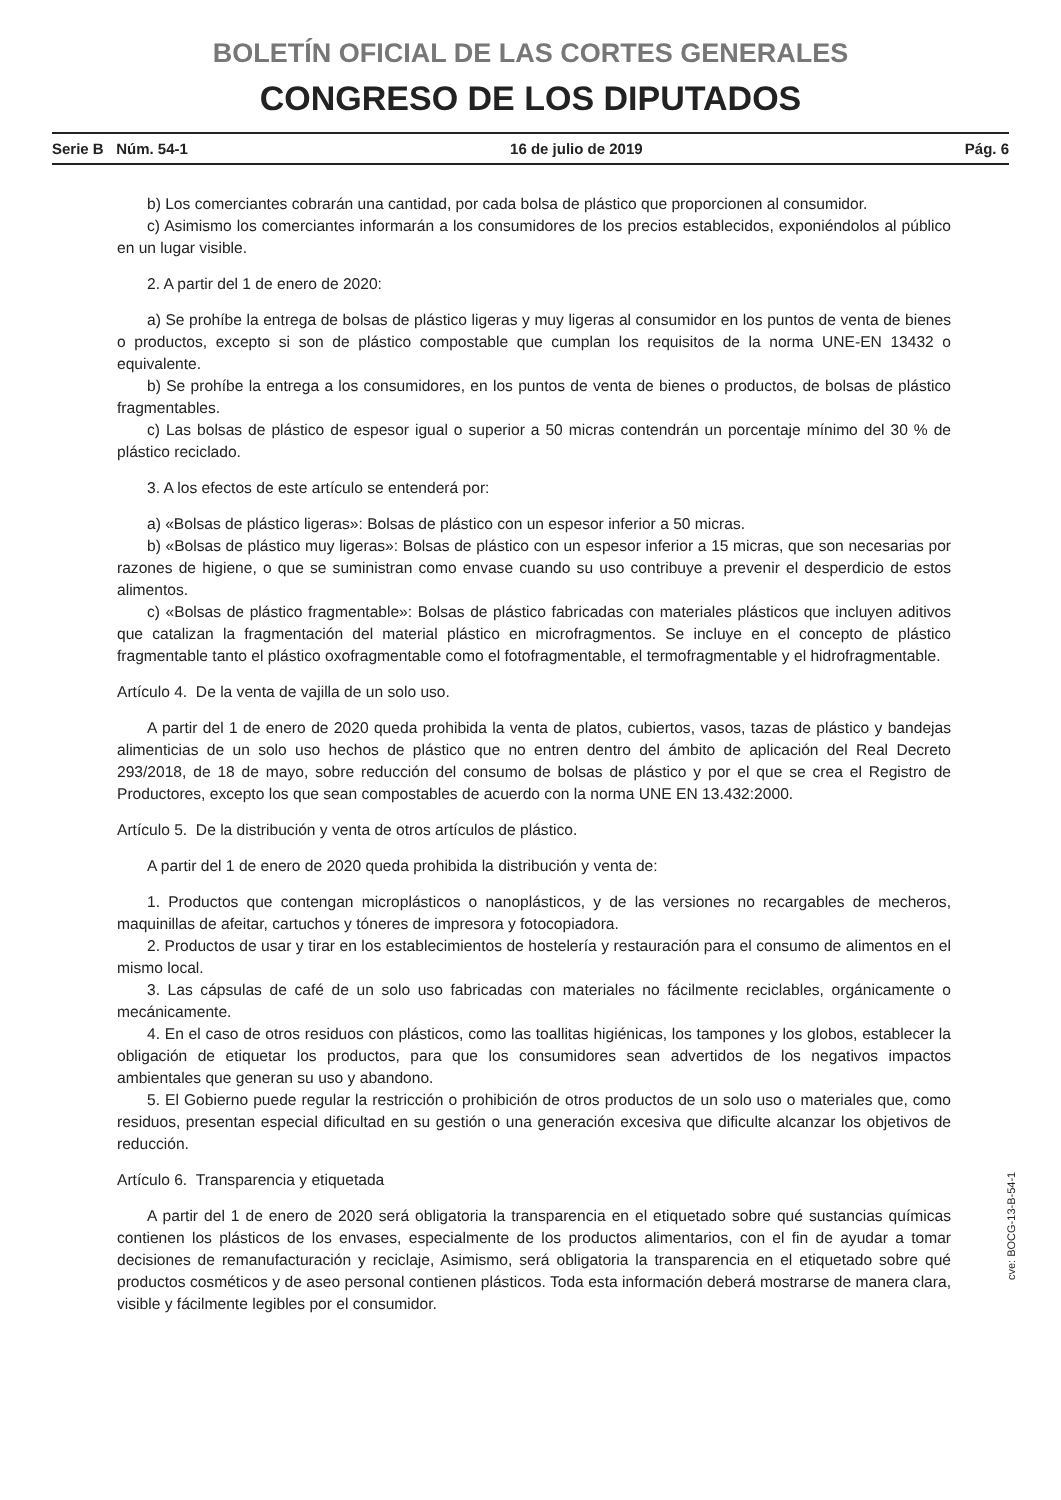BOLETÍN OFICIAL DE LAS CORTES GENERALES
CONGRESO DE LOS DIPUTADOS
Serie B Núm. 54-1 16 de julio de 2019 Pág. 6
b) Los comerciantes cobrarán una cantidad, por cada bolsa de plástico que proporcionen al consumidor.
c) Asimismo los comerciantes informarán a los consumidores de los precios establecidos, exponiéndolos al público en un lugar visible.
2. A partir del 1 de enero de 2020:
a) Se prohíbe la entrega de bolsas de plástico ligeras y muy ligeras al consumidor en los puntos de venta de bienes o productos, excepto si son de plástico compostable que cumplan los requisitos de la norma UNE-EN 13432 o equivalente.
b) Se prohíbe la entrega a los consumidores, en los puntos de venta de bienes o productos, de bolsas de plástico fragmentables.
c) Las bolsas de plástico de espesor igual o superior a 50 micras contendrán un porcentaje mínimo del 30 % de plástico reciclado.
3. A los efectos de este artículo se entenderá por:
a) «Bolsas de plástico ligeras»: Bolsas de plástico con un espesor inferior a 50 micras.
b) «Bolsas de plástico muy ligeras»: Bolsas de plástico con un espesor inferior a 15 micras, que son necesarias por razones de higiene, o que se suministran como envase cuando su uso contribuye a prevenir el desperdicio de estos alimentos.
c) «Bolsas de plástico fragmentable»: Bolsas de plástico fabricadas con materiales plásticos que incluyen aditivos que catalizan la fragmentación del material plástico en microfragmentos. Se incluye en el concepto de plástico fragmentable tanto el plástico oxofragmentable como el fotofragmentable, el termofragmentable y el hidrofragmentable.
Artículo 4. De la venta de vajilla de un solo uso.
A partir del 1 de enero de 2020 queda prohibida la venta de platos, cubiertos, vasos, tazas de plástico y bandejas alimenticias de un solo uso hechos de plástico que no entren dentro del ámbito de aplicación del Real Decreto 293/2018, de 18 de mayo, sobre reducción del consumo de bolsas de plástico y por el que se crea el Registro de Productores, excepto los que sean compostables de acuerdo con la norma UNE EN 13.432:2000.
Artículo 5. De la distribución y venta de otros artículos de plástico.
A partir del 1 de enero de 2020 queda prohibida la distribución y venta de:
1. Productos que contengan microplásticos o nanoplásticos, y de las versiones no recargables de mecheros, maquinillas de afeitar, cartuchos y tóneres de impresora y fotocopiadora.
2. Productos de usar y tirar en los establecimientos de hostelería y restauración para el consumo de alimentos en el mismo local.
3. Las cápsulas de café de un solo uso fabricadas con materiales no fácilmente reciclables, orgánicamente o mecánicamente.
4. En el caso de otros residuos con plásticos, como las toallitas higiénicas, los tampones y los globos, establecer la obligación de etiquetar los productos, para que los consumidores sean advertidos de los negativos impactos ambientales que generan su uso y abandono.
5. El Gobierno puede regular la restricción o prohibición de otros productos de un solo uso o materiales que, como residuos, presentan especial dificultad en su gestión o una generación excesiva que dificulte alcanzar los objetivos de reducción.
Artículo 6. Transparencia y etiquetada
A partir del 1 de enero de 2020 será obligatoria la transparencia en el etiquetado sobre qué sustancias químicas contienen los plásticos de los envases, especialmente de los productos alimentarios, con el fin de ayudar a tomar decisiones de remanufacturación y reciclaje, Asimismo, será obligatoria la transparencia en el etiquetado sobre qué productos cosméticos y de aseo personal contienen plásticos. Toda esta información deberá mostrarse de manera clara, visible y fácilmente legibles por el consumidor.
cve: BOCG-13-B-54-1